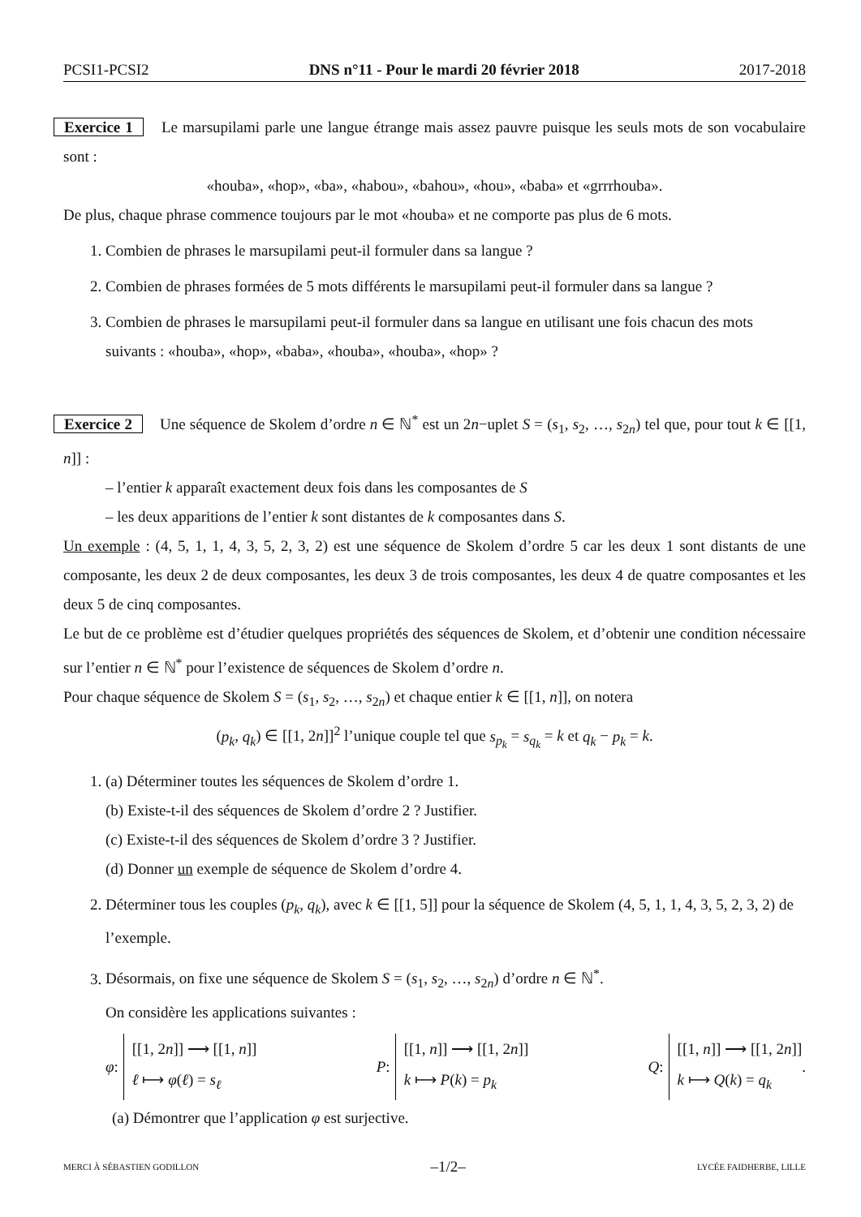PCSI1-PCSI2 DNS n°11 - Pour le mardi 20 février 2018 2017-2018
Exercice 1 Le marsupilami parle une langue étrange mais assez pauvre puisque les seuls mots de son vocabulaire sont :
«houba», «hop», «ba», «habou», «bahou», «hou», «baba» et «grrrhouba».
De plus, chaque phrase commence toujours par le mot «houba» et ne comporte pas plus de 6 mots.
1. Combien de phrases le marsupilami peut-il formuler dans sa langue ?
2. Combien de phrases formées de 5 mots différents le marsupilami peut-il formuler dans sa langue ?
3. Combien de phrases le marsupilami peut-il formuler dans sa langue en utilisant une fois chacun des mots suivants : «houba», «hop», «baba», «houba», «houba», «hop» ?
Exercice 2 Une séquence de Skolem d’ordre n ∈ ℕ<sup>*</sup> est un 2n−uplet S = (s<sub>1</sub>, s<sub>2</sub>, …, s<sub>2n</sub>) tel que, pour tout k ∈ [[1, n]] :
– l’entier k apparaît exactement deux fois dans les composantes de S
– les deux apparitions de l’entier k sont distantes de k composantes dans S.
Un exemple : (4, 5, 1, 1, 4, 3, 5, 2, 3, 2) est une séquence de Skolem d’ordre 5 car les deux 1 sont distants de une composante, les deux 2 de deux composantes, les deux 3 de trois composantes, les deux 4 de quatre composantes et les deux 5 de cinq composantes.
Le but de ce problème est d’étudier quelques propriétés des séquences de Skolem, et d’obtenir une condition nécessaire sur l’entier n ∈ ℕ<sup>*</sup> pour l’existence de séquences de Skolem d’ordre n.
Pour chaque séquence de Skolem S = (s<sub>1</sub>, s<sub>2</sub>, …, s<sub>2n</sub>) et chaque entier k ∈ [[1, n]], on notera
(p<sub>k</sub>, q<sub>k</sub>) ∈ [[1, 2n]]<sup>2</sup> l’unique couple tel que s<sub>p<sub>k</sub></sub> = s<sub>q<sub>k</sub></sub> = k et q<sub>k</sub> − p<sub>k</sub> = k.
1. (a) Déterminer toutes les séquences de Skolem d’ordre 1.
(b) Existe-t-il des séquences de Skolem d’ordre 2 ? Justifier.
(c) Existe-t-il des séquences de Skolem d’ordre 3 ? Justifier.
(d) Donner un exemple de séquence de Skolem d’ordre 4.
2. Déterminer tous les couples (p<sub>k</sub>, q<sub>k</sub>), avec k ∈ [[1, 5]] pour la séquence de Skolem (4, 5, 1, 1, 4, 3, 5, 2, 3, 2) de l’exemple.
3. Désormais, on fixe une séquence de Skolem S = (s<sub>1</sub>, s<sub>2</sub>, …, s<sub>2n</sub>) d’ordre n ∈ ℕ<sup>*</sup>.
On considère les applications suivantes :
φ :
[[1, 2n]] ⟶ [[1, n]]
ℓ ⟼ φ(ℓ) = s<sub>ℓ</sub>
P :
[[1, n]] ⟶ [[1, 2n]]
k ⟼ P(k) = p<sub>k</sub>
Q :
[[1, n]] ⟶ [[1, 2n]]
k ⟼ Q(k) = q<sub>k</sub>
.
(a) Démontrer que l’application φ est surjective.
MERCI À SÉBASTIEN GODILLON –1/2– LYCÉE FAIDHERBE, LILLE